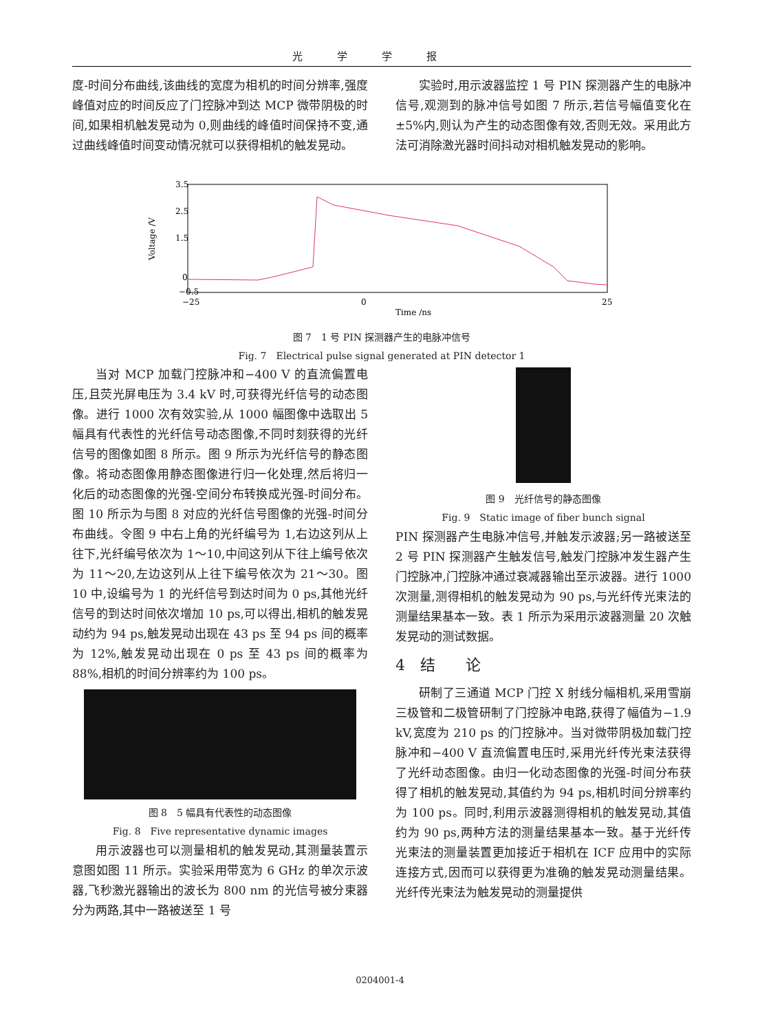光学学报
度-时间分布曲线,该曲线的宽度为相机的时间分辨率,强度峰值对应的时间反应了门控脉冲到达 MCP 微带阴极的时间,如果相机触发晃动为 0,则曲线的峰值时间保持不变,通过曲线峰值时间变动情况就可以获得相机的触发晃动。
实验时,用示波器监控 1 号 PIN 探测器产生的电脉冲信号,观测到的脉冲信号如图 7 所示,若信号幅值变化在±5%内,则认为产生的动态图像有效,否则无效。采用此方法可消除激光器时间抖动对相机触发晃动的影响。
3.5
1.5
−0.5
0
2.5
−25
0
25
Time /ns
Voltage /V
图 7　1 号 PIN 探测器产生的电脉冲信号
Fig. 7　Electrical pulse signal generated at PIN detector 1
当对 MCP 加载门控脉冲和−400 V 的直流偏置电压,且荧光屏电压为 3.4 kV 时,可获得光纤信号的动态图像。进行 1000 次有效实验,从 1000 幅图像中选取出 5 幅具有代表性的光纤信号动态图像,不同时刻获得的光纤信号的图像如图 8 所示。图 9 所示为光纤信号的静态图像。将动态图像用静态图像进行归一化处理,然后将归一化后的动态图像的光强-空间分布转换成光强-时间分布。图 10 所示为与图 8 对应的光纤信号图像的光强-时间分布曲线。令图 9 中右上角的光纤编号为 1,右边这列从上往下,光纤编号依次为 1～10,中间这列从下往上编号依次为 11～20,左边这列从上往下编号依次为 21～30。图 10 中,设编号为 1 的光纤信号到达时间为 0 ps,其他光纤信号的到达时间依次增加 10 ps,可以得出,相机的触发晃动约为 94 ps,触发晃动出现在 43 ps 至 94 ps 间的概率为 12%,触发晃动出现在 0 ps 至 43 ps 间的概率为 88%,相机的时间分辨率约为 100 ps。
图 8　5 幅具有代表性的动态图像
Fig. 8　Five representative dynamic images
用示波器也可以测量相机的触发晃动,其测量装置示意图如图 11 所示。实验采用带宽为 6 GHz 的单次示波器,飞秒激光器输出的波长为 800 nm 的光信号被分束器分为两路,其中一路被送至 1 号
图 9　光纤信号的静态图像
Fig. 9　Static image of fiber bunch signal
PIN 探测器产生电脉冲信号,并触发示波器;另一路被送至 2 号 PIN 探测器产生触发信号,触发门控脉冲发生器产生门控脉冲,门控脉冲通过衰减器输出至示波器。进行 1000 次测量,测得相机的触发晃动为 90 ps,与光纤传光束法的测量结果基本一致。表 1 所示为采用示波器测量 20 次触发晃动的测试数据。
4　结　　论
研制了三通道 MCP 门控 X 射线分幅相机,采用雪崩三极管和二极管研制了门控脉冲电路,获得了幅值为−1.9 kV,宽度为 210 ps 的门控脉冲。当对微带阴极加载门控脉冲和−400 V 直流偏置电压时,采用光纤传光束法获得了光纤动态图像。由归一化动态图像的光强-时间分布获得了相机的触发晃动,其值约为 94 ps,相机时间分辨率约为 100 ps。同时,利用示波器测得相机的触发晃动,其值约为 90 ps,两种方法的测量结果基本一致。基于光纤传光束法的测量装置更加接近于相机在 ICF 应用中的实际连接方式,因而可以获得更为准确的触发晃动测量结果。光纤传光束法为触发晃动的测量提供
0204001-4